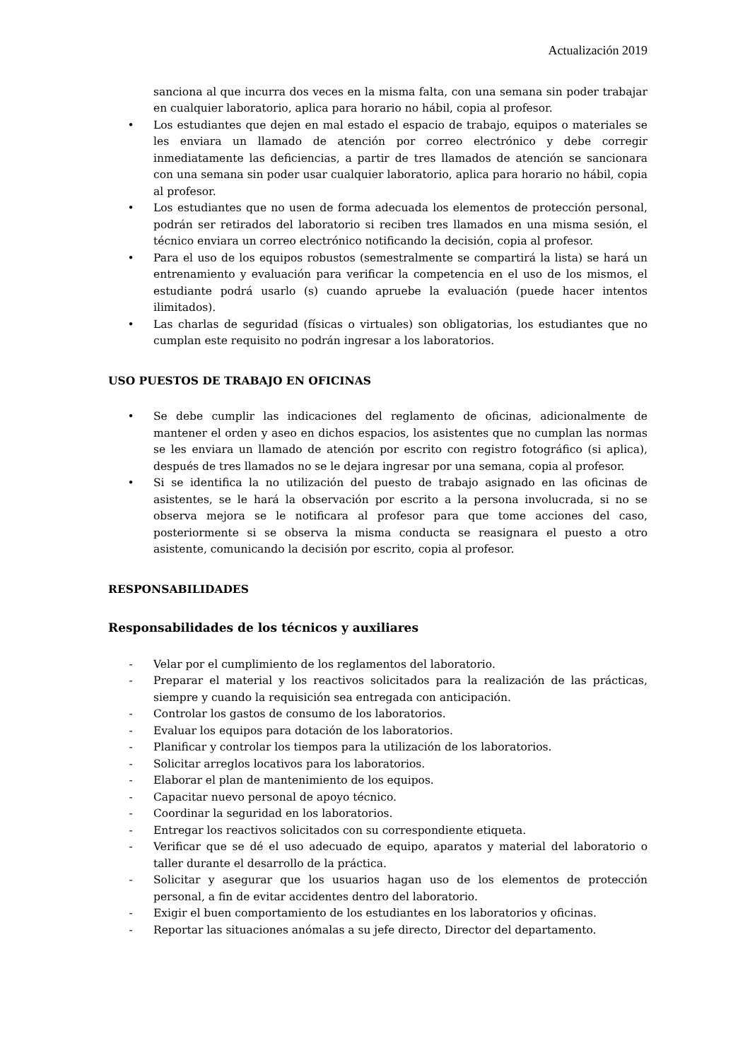Actualización 2019
sanciona al que incurra dos veces en la misma falta, con una semana sin poder trabajar en cualquier laboratorio, aplica para horario no hábil, copia al profesor.
• Los estudiantes que dejen en mal estado el espacio de trabajo, equipos o materiales se les enviara un llamado de atención por correo electrónico y debe corregir inmediatamente las deficiencias, a partir de tres llamados de atención se sancionara con una semana sin poder usar cualquier laboratorio, aplica para horario no hábil, copia al profesor.
• Los estudiantes que no usen de forma adecuada los elementos de protección personal, podrán ser retirados del laboratorio si reciben tres llamados en una misma sesión, el técnico enviara un correo electrónico notificando la decisión, copia al profesor.
• Para el uso de los equipos robustos (semestralmente se compartirá la lista) se hará un entrenamiento y evaluación para verificar la competencia en el uso de los mismos, el estudiante podrá usarlo (s) cuando apruebe la evaluación (puede hacer intentos ilimitados).
• Las charlas de seguridad (físicas o virtuales) son obligatorias, los estudiantes que no cumplan este requisito no podrán ingresar a los laboratorios.
USO PUESTOS DE TRABAJO EN OFICINAS
• Se debe cumplir las indicaciones del reglamento de oficinas, adicionalmente de mantener el orden y aseo en dichos espacios, los asistentes que no cumplan las normas se les enviara un llamado de atención por escrito con registro fotográfico (si aplica), después de tres llamados no se le dejara ingresar por una semana, copia al profesor.
• Si se identifica la no utilización del puesto de trabajo asignado en las oficinas de asistentes, se le hará la observación por escrito a la persona involucrada, si no se observa mejora se le notificara al profesor para que tome acciones del caso, posteriormente si se observa la misma conducta se reasignara el puesto a otro asistente, comunicando la decisión por escrito, copia al profesor.
RESPONSABILIDADES
Responsabilidades de los técnicos y auxiliares
- Velar por el cumplimiento de los reglamentos del laboratorio.
- Preparar el material y los reactivos solicitados para la realización de las prácticas, siempre y cuando la requisición sea entregada con anticipación.
- Controlar los gastos de consumo de los laboratorios.
- Evaluar los equipos para dotación de los laboratorios.
- Planificar y controlar los tiempos para la utilización de los laboratorios.
- Solicitar arreglos locativos para los laboratorios.
- Elaborar el plan de mantenimiento de los equipos.
- Capacitar nuevo personal de apoyo técnico.
- Coordinar la seguridad en los laboratorios.
- Entregar los reactivos solicitados con su correspondiente etiqueta.
- Verificar que se dé el uso adecuado de equipo, aparatos y material del laboratorio o taller durante el desarrollo de la práctica.
- Solicitar y asegurar que los usuarios hagan uso de los elementos de protección personal, a fin de evitar accidentes dentro del laboratorio.
- Exigir el buen comportamiento de los estudiantes en los laboratorios y oficinas.
- Reportar las situaciones anómalas a su jefe directo, Director del departamento.